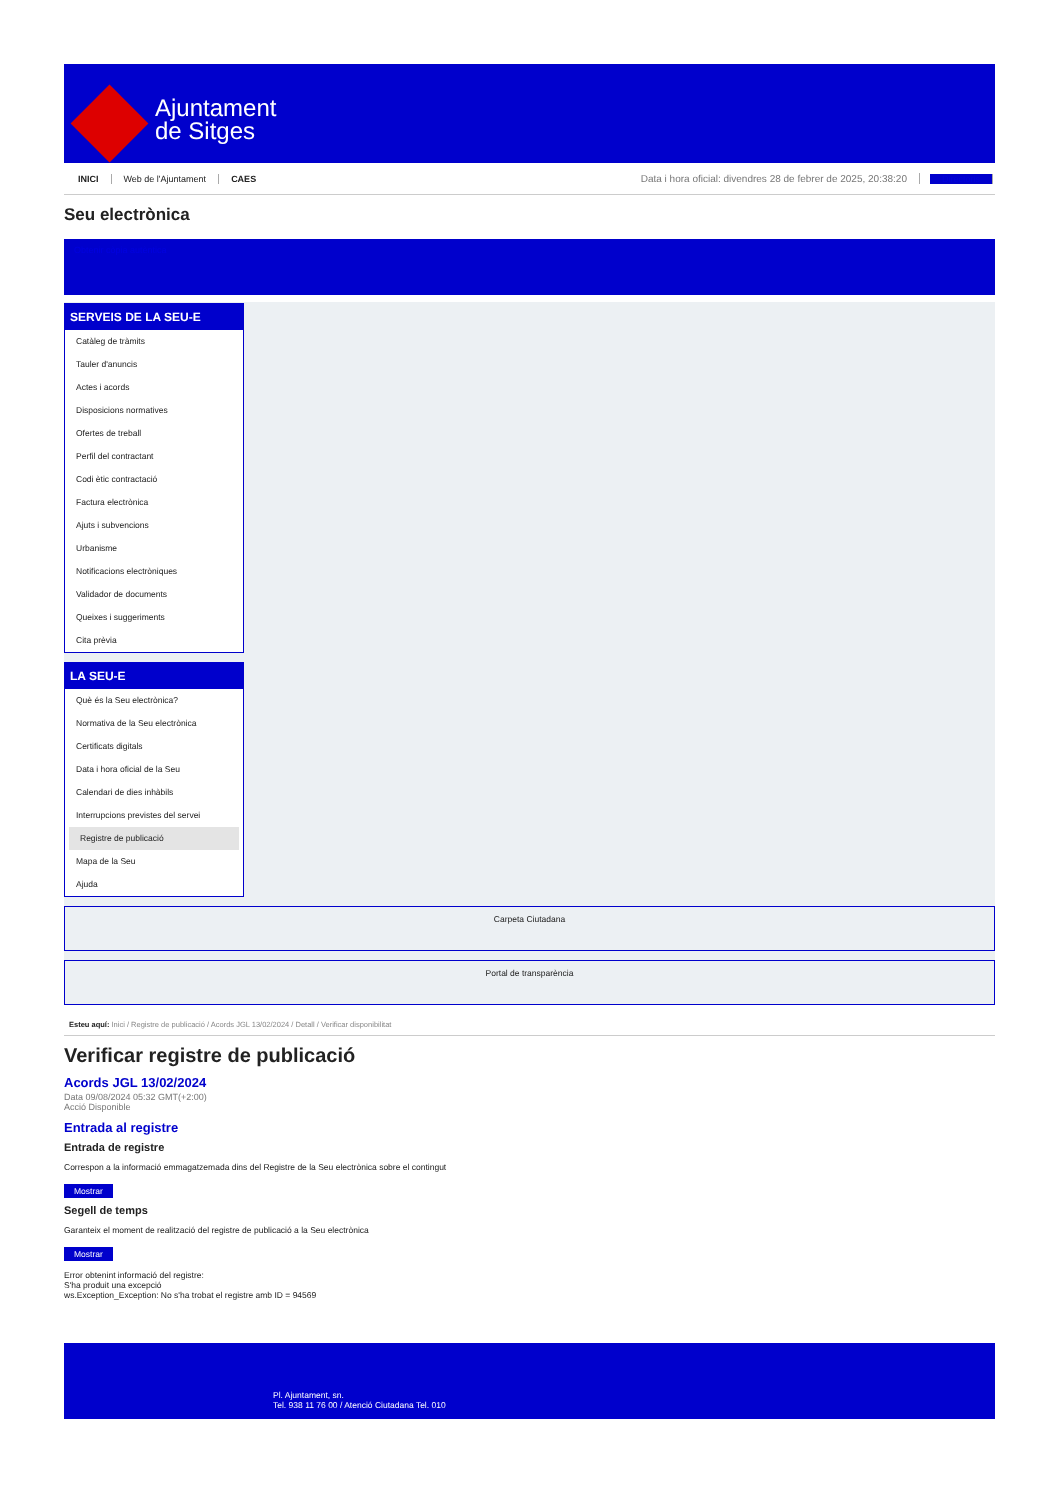Ajuntament
de Sitges
INICI Web de l'Ajuntament CAES Data i hora oficial: divendres 28 de febrer de 2025, 20:38:20 Directoris
Seu electrònica
Obtenir còpia autèntica
SERVEIS DE LA SEU-E
Catàleg de tràmits
Tauler d'anuncis
Actes i acords
Disposicions normatives
Ofertes de treball
Perfil del contractant
Codi ètic contractació
Factura electrònica
Ajuts i subvencions
Urbanisme
Notificacions electròniques
Validador de documents
Queixes i suggeriments
Cita prèvia
LA SEU-E
Què és la Seu electrònica?
Normativa de la Seu electrònica
Certificats digitals
Data i hora oficial de la Seu
Calendari de dies inhàbils
Interrupcions previstes del servei
Registre de publicació
Mapa de la Seu
Ajuda
Carpeta Ciutadana
Portal de transparència
Esteu aquí: Inici / Registre de publicació / Acords JGL 13/02/2024 / Detall / Verificar disponibilitat
Verificar registre de publicació
Acords JGL 13/02/2024
Data 09/08/2024 05:32 GMT(+2:00)
Acció Disponible
Entrada al registre
Entrada de registre
Correspon a la informació emmagatzemada dins del Registre de la Seu electrònica sobre el contingut
Mostrar
Segell de temps
Garanteix el moment de realització del registre de publicació a la Seu electrònica
Mostrar
Error obtenint informació del registre:
S'ha produit una excepció
ws.Exception_Exception: No s'ha trobat el registre amb ID = 94569
Pl. Ajuntament, sn.
Tel. 938 11 76 00 / Atenció Ciutadana Tel. 010